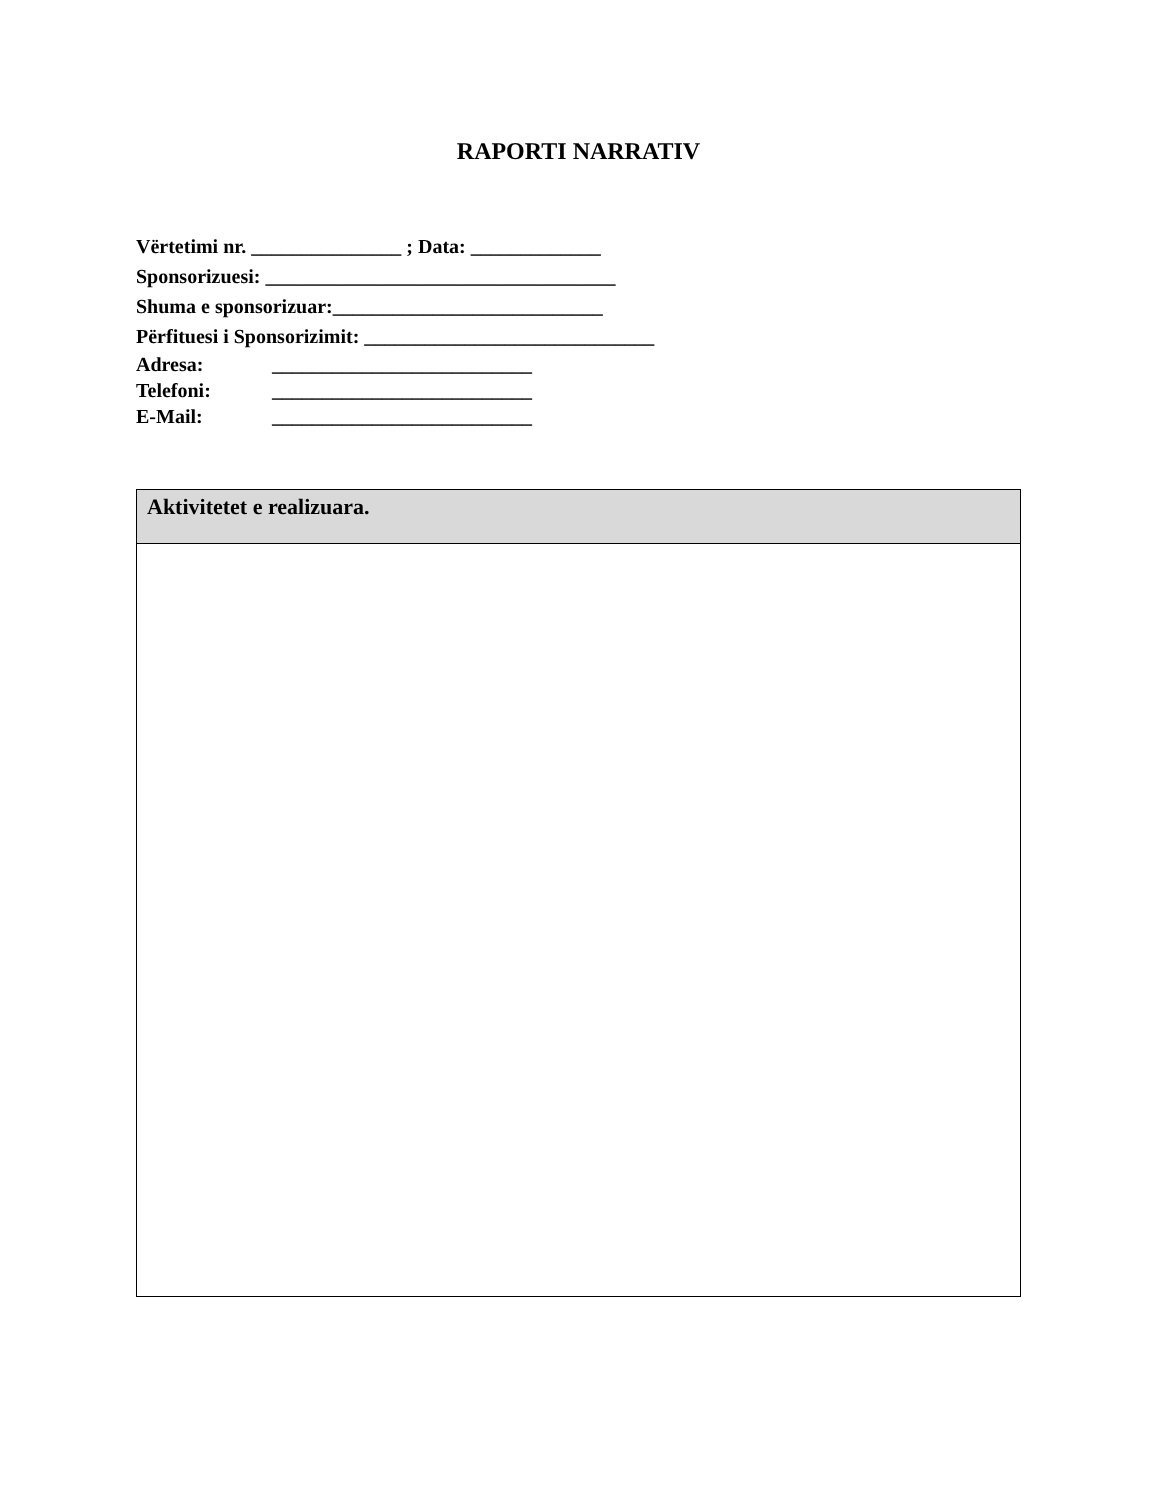RAPORTI NARRATIV
Vërtetimi nr. _______________ ; Data: _____________
Sponsorizuesi: ___________________________________
Shuma e sponsorizuar:___________________________
Përfituesi i Sponsorizimit: _____________________________
Adresa: __________________________
Telefoni: __________________________
E-Mail: __________________________
| Aktivitetet e realizuara. |
| --- |